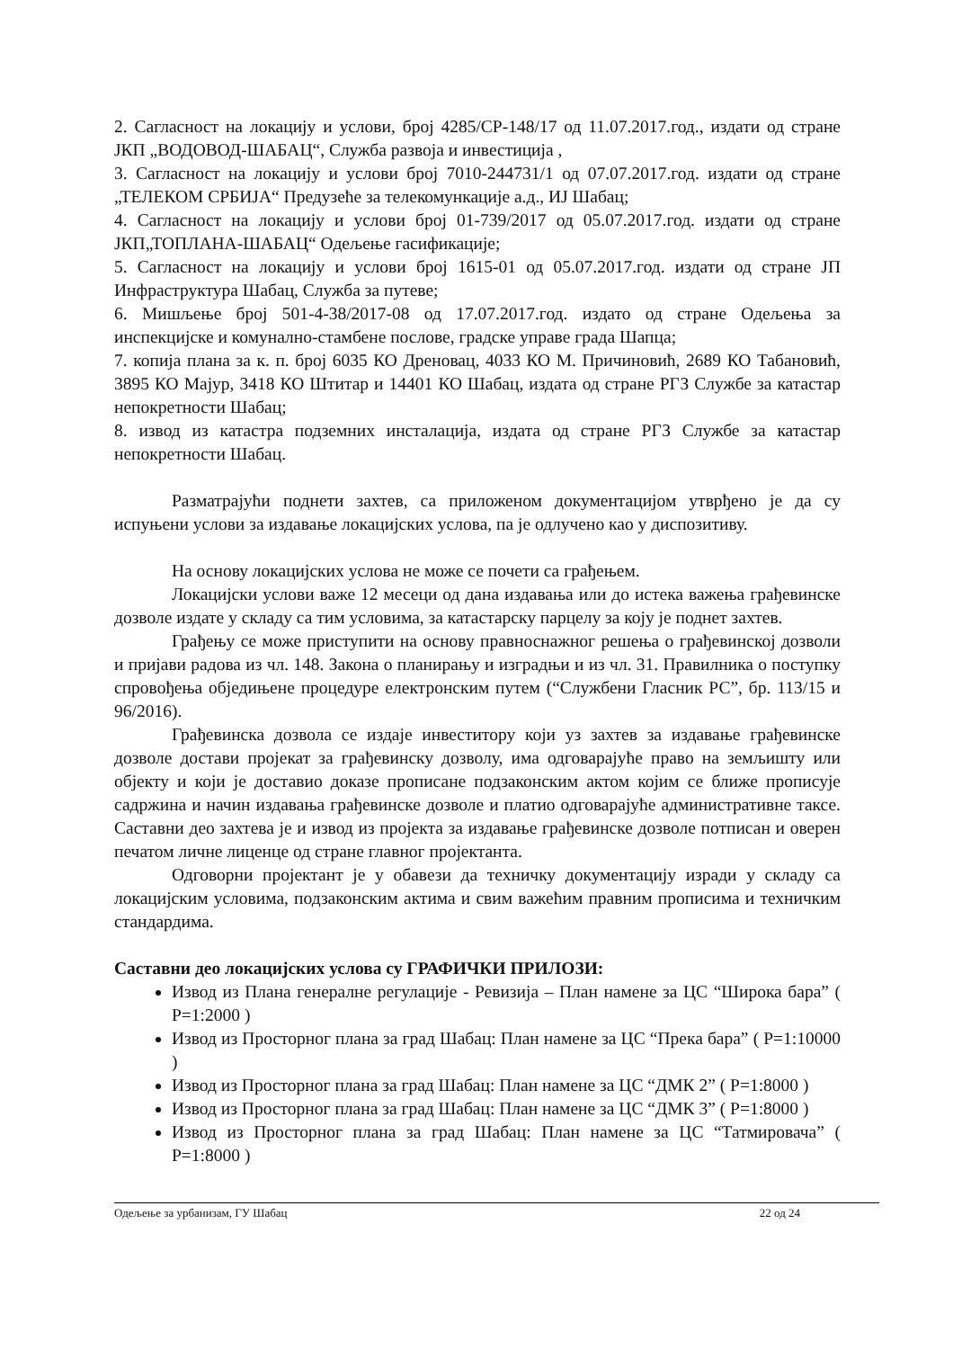2. Сагласност на локацију и услови, број 4285/СР-148/17 од 11.07.2017.год., издати од стране ЈКП „ВОДОВОД-ШАБАЦ“, Служба развоја и инвестиција ,
3. Сагласност на локацију и услови број 7010-244731/1 од 07.07.2017.год. издати од стране „ТЕЛЕКОМ СРБИЈА“ Предузеће за телекомункације а.д., ИЈ Шабац;
4. Сагласност на локацију и услови број 01-739/2017 од 05.07.2017.год. издати од стране ЈКП„ТОПЛАНА-ШАБАЦ“ Одељење гасификације;
5. Сагласност на локацију и услови број 1615-01 од 05.07.2017.год. издати од стране ЈП Инфраструктура Шабац, Служба за путеве;
6. Мишљење број 501-4-38/2017-08 од 17.07.2017.год. издато од стране Одељења за инспекцијске и комунално-стамбене послове, градске управе града Шапца;
7. копија плана за к. п. број 6035 КО Дреновац, 4033 КО М. Причиновић, 2689 КО Табановић, 3895 КО Мајур, 3418 КО Штитар и 14401 КО Шабац, издата од стране РГЗ Службе за катастар непокретности Шабац;
8. извод из катастра подземних инсталација, издата од стране РГЗ Службе за катастар непокретности Шабац.
Разматрајући поднети захтев, са приложеном документацијом утврђено је да су испуњени услови за издавање локацијских услова, па је одлучено као у диспозитиву.
На основу локацијских услова не може се почети са грађењем.
Локацијски услови важе 12 месеци од дана издавања или до истека важења грађевинске дозволе издате у складу са тим условима, за катастарску парцелу за коју је поднет захтев.
Грађењу се може приступити на основу правноснажног решења о грађевинској дозволи и пријави радова из чл. 148. Закона о планирању и изградњи и из чл. 31. Правилника о поступку спровођења обједињене процедуре електронским путем (“Службени Гласник РС”, бр. 113/15 и 96/2016).
Грађевинска дозвола се издаје инвеститору који уз захтев за издавање грађевинске дозволе достави пројекат за грађевинску дозволу, има одговарајуће право на земљишту или објекту и који је доставио доказе прописане подзаконским актом којим се ближе прописује садржина и начин издавања грађевинске дозволе и платио одговарајуће административне таксе. Саставни део захтева је и извод из пројекта за издавање грађевинске дозволе потписан и оверен печатом личне лиценце од стране главног пројектанта.
Одговорни пројектант је у обавези да техничку документацију изради у складу са локацијским условима, подзаконским актима и свим важећим правним прописима и техничким стандардима.
Саставни део локацијских услова су ГРАФИЧКИ ПРИЛОЗИ:
Извод из Плана генералне регулације - Ревизија – План намене за ЦС “Широка бара” ( Р=1:2000 )
Извод из Просторног плана за град Шабац: План намене за ЦС “Прека бара” ( Р=1:10000 )
Извод из Просторног плана за град Шабац: План намене за ЦС “ДМК 2” ( Р=1:8000 )
Извод из Просторног плана за град Шабац: План намене за ЦС “ДМК 3” ( Р=1:8000 )
Извод из Просторног плана за град Шабац: План намене за ЦС “Татмировача” ( Р=1:8000 )
Одељење за урбанизам, ГУ Шабац 22 од 24